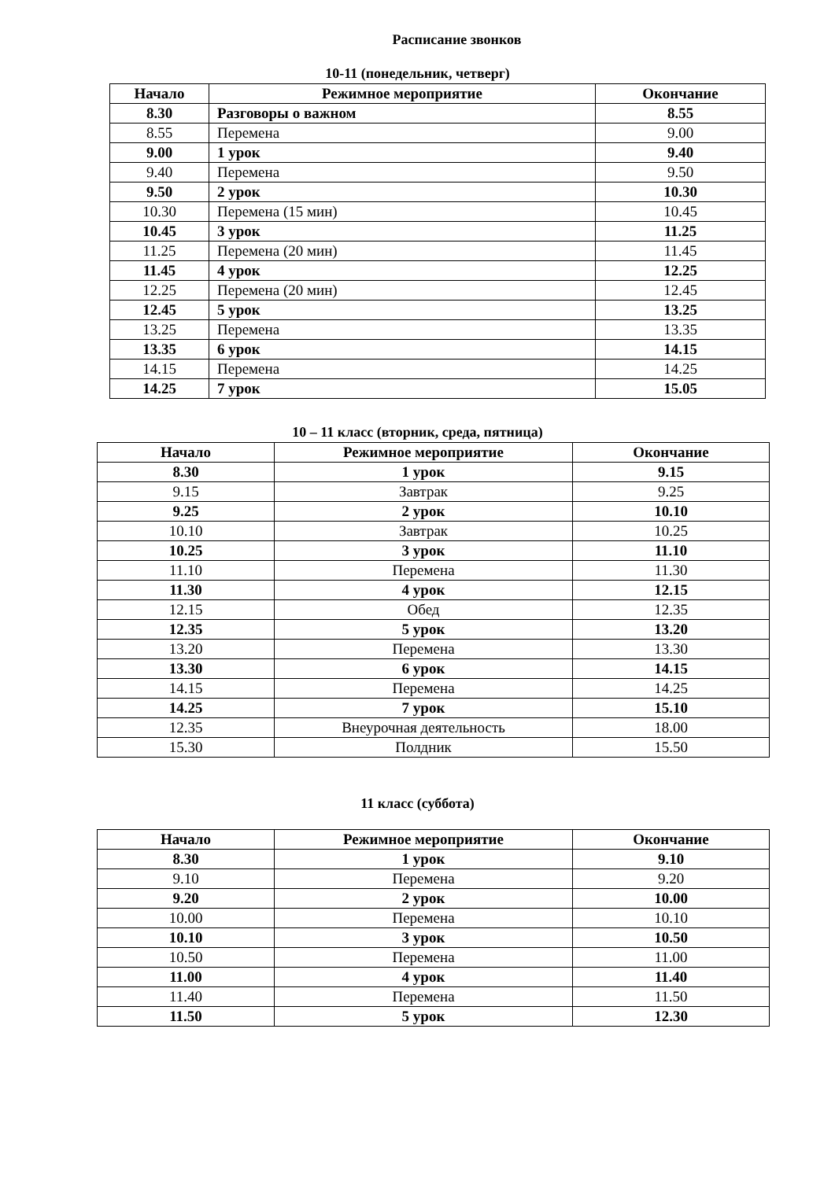Расписание звонков
10-11 (понедельник, четверг)
| Начало | Режимное мероприятие | Окончание |
| --- | --- | --- |
| 8.30 | Разговоры о важном | 8.55 |
| 8.55 | Перемена | 9.00 |
| 9.00 | 1 урок | 9.40 |
| 9.40 | Перемена | 9.50 |
| 9.50 | 2 урок | 10.30 |
| 10.30 | Перемена (15 мин) | 10.45 |
| 10.45 | 3 урок | 11.25 |
| 11.25 | Перемена (20 мин) | 11.45 |
| 11.45 | 4 урок | 12.25 |
| 12.25 | Перемена (20 мин) | 12.45 |
| 12.45 | 5 урок | 13.25 |
| 13.25 | Перемена | 13.35 |
| 13.35 | 6 урок | 14.15 |
| 14.15 | Перемена | 14.25 |
| 14.25 | 7 урок | 15.05 |
10 – 11 класс (вторник, среда, пятница)
| Начало | Режимное мероприятие | Окончание |
| --- | --- | --- |
| 8.30 | 1 урок | 9.15 |
| 9.15 | Завтрак | 9.25 |
| 9.25 | 2 урок | 10.10 |
| 10.10 | Завтрак | 10.25 |
| 10.25 | 3 урок | 11.10 |
| 11.10 | Перемена | 11.30 |
| 11.30 | 4 урок | 12.15 |
| 12.15 | Обед | 12.35 |
| 12.35 | 5 урок | 13.20 |
| 13.20 | Перемена | 13.30 |
| 13.30 | 6 урок | 14.15 |
| 14.15 | Перемена | 14.25 |
| 14.25 | 7 урок | 15.10 |
| 12.35 | Внеурочная деятельность | 18.00 |
| 15.30 | Полдник | 15.50 |
11 класс (суббота)
| Начало | Режимное мероприятие | Окончание |
| --- | --- | --- |
| 8.30 | 1 урок | 9.10 |
| 9.10 | Перемена | 9.20 |
| 9.20 | 2 урок | 10.00 |
| 10.00 | Перемена | 10.10 |
| 10.10 | 3 урок | 10.50 |
| 10.50 | Перемена | 11.00 |
| 11.00 | 4 урок | 11.40 |
| 11.40 | Перемена | 11.50 |
| 11.50 | 5 урок | 12.30 |